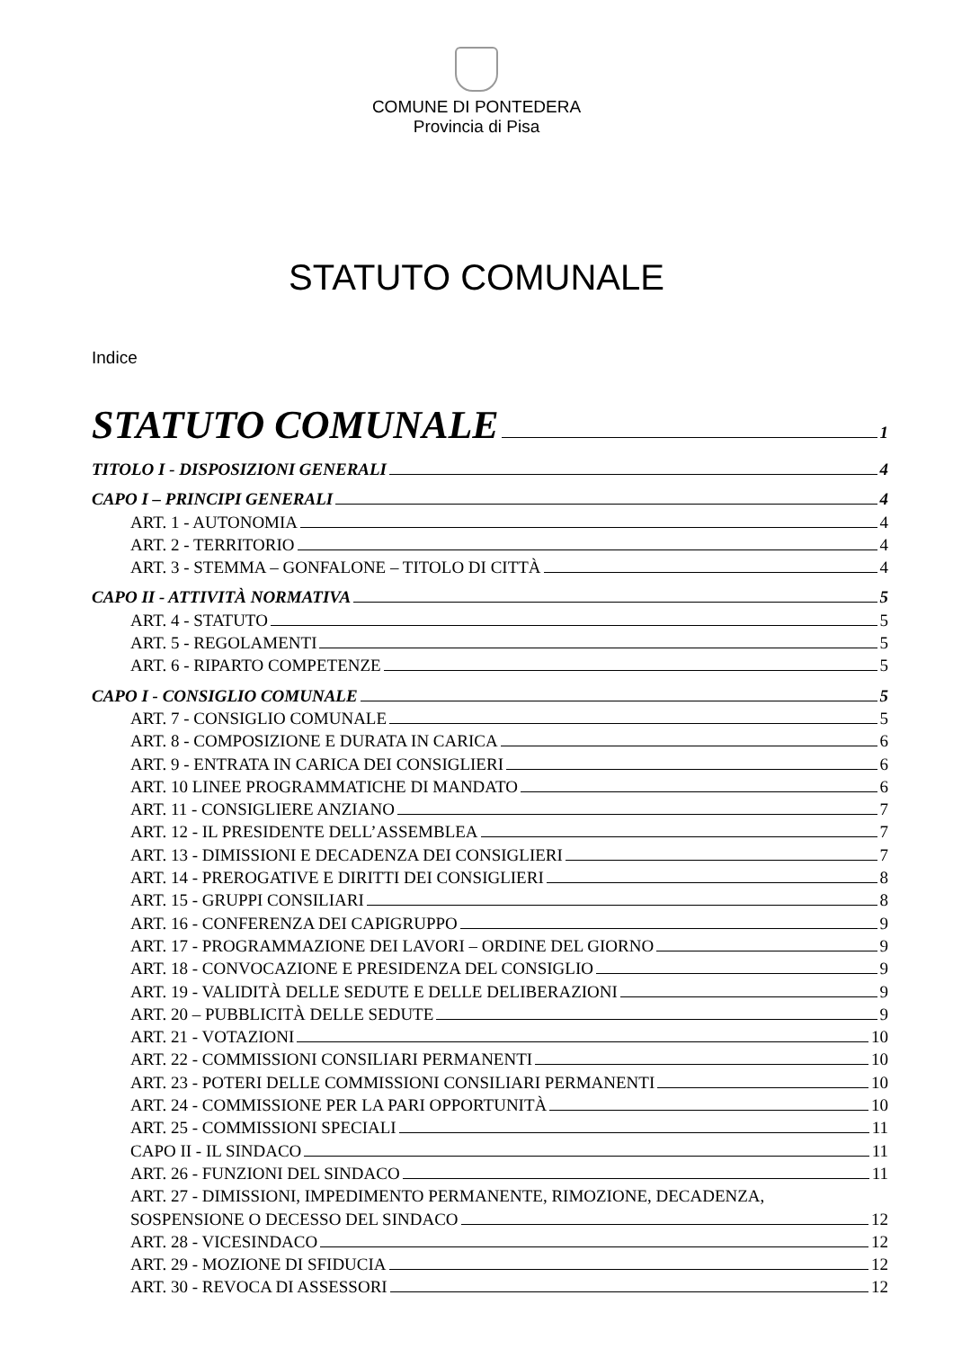COMUNE DI PONTEDERA
Provincia di Pisa
STATUTO COMUNALE
Indice
STATUTO COMUNALE 1
TITOLO I - DISPOSIZIONI GENERALI 4
CAPO I – PRINCIPI GENERALI 4
ART. 1 - AUTONOMIA 4
ART. 2 - TERRITORIO 4
ART. 3 - STEMMA – GONFALONE – TITOLO DI CITTÀ 4
CAPO II - ATTIVITÀ NORMATIVA 5
ART. 4 - STATUTO 5
ART. 5 - REGOLAMENTI 5
ART. 6 - RIPARTO COMPETENZE 5
CAPO I - CONSIGLIO COMUNALE 5
ART. 7 - CONSIGLIO COMUNALE 5
ART. 8 - COMPOSIZIONE E DURATA IN CARICA 6
ART. 9 - ENTRATA IN CARICA DEI CONSIGLIERI 6
ART. 10 LINEE PROGRAMMATICHE DI MANDATO 6
ART. 11 - CONSIGLIERE ANZIANO 7
ART. 12 - IL PRESIDENTE DELL’ASSEMBLEA 7
ART. 13 - DIMISSIONI E DECADENZA DEI CONSIGLIERI 7
ART. 14 - PREROGATIVE E DIRITTI DEI CONSIGLIERI 8
ART. 15 - GRUPPI CONSILIARI 8
ART. 16 - CONFERENZA DEI CAPIGRUPPO 9
ART. 17 - PROGRAMMAZIONE DEI LAVORI – ORDINE DEL GIORNO 9
ART. 18 - CONVOCAZIONE E PRESIDENZA DEL CONSIGLIO 9
ART. 19 - VALIDITÀ DELLE SEDUTE E DELLE DELIBERAZIONI 9
ART. 20 – PUBBLICITÀ DELLE SEDUTE 9
ART. 21 - VOTAZIONI 10
ART. 22 - COMMISSIONI CONSILIARI PERMANENTI 10
ART. 23 - POTERI DELLE COMMISSIONI CONSILIARI PERMANENTI 10
ART. 24 - COMMISSIONE PER LA PARI OPPORTUNITÀ 10
ART. 25 - COMMISSIONI SPECIALI 11
CAPO II - IL SINDACO 11
ART. 26 - FUNZIONI DEL SINDACO 11
ART. 27 - DIMISSIONI, IMPEDIMENTO PERMANENTE, RIMOZIONE, DECADENZA,
SOSPENSIONE O DECESSO DEL SINDACO 12
ART. 28 - VICESINDACO 12
ART. 29 - MOZIONE DI SFIDUCIA 12
ART. 30 - REVOCA DI ASSESSORI 12